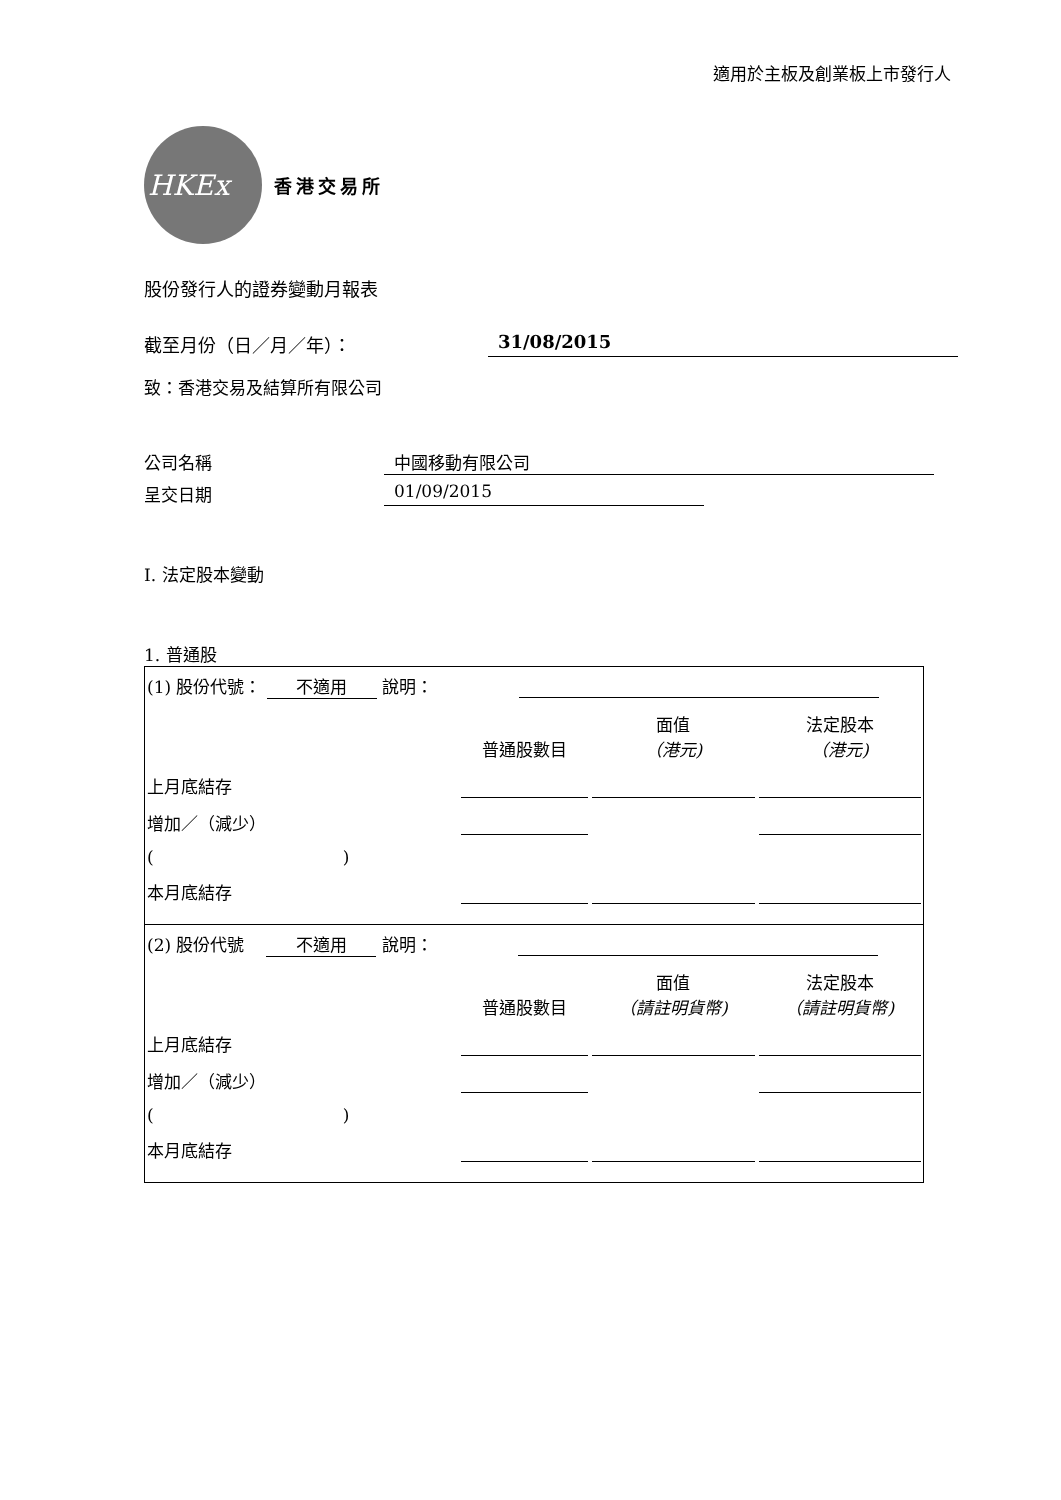適用於主板及創業板上市發行人
HKEx
香港交易所
股份發行人的證券變動月報表
截至月份（日／月／年）： 31/08/2015
致：香港交易及結算所有限公司
公司名稱 中國移動有限公司
呈交日期 01/09/2015
I. 法定股本變動
1. 普通股
| (1) 股份代號： 不適用 說明： | | | |
| | 普通股數目 | 面值 （港元) | 法定股本 （港元) |
| 上月底結存 | | | |
| 增加／（減少） | | | |
| ( ) | | | |
| 本月底結存 | | | |
| (2) 股份代號 不適用 說明： | | | |
| | 普通股數目 | 面值 （請註明貨幣) | 法定股本 （請註明貨幣) |
| 上月底結存 | | | |
| 增加／（減少） | | | |
| ( ) | | | |
| 本月底結存 | | | |